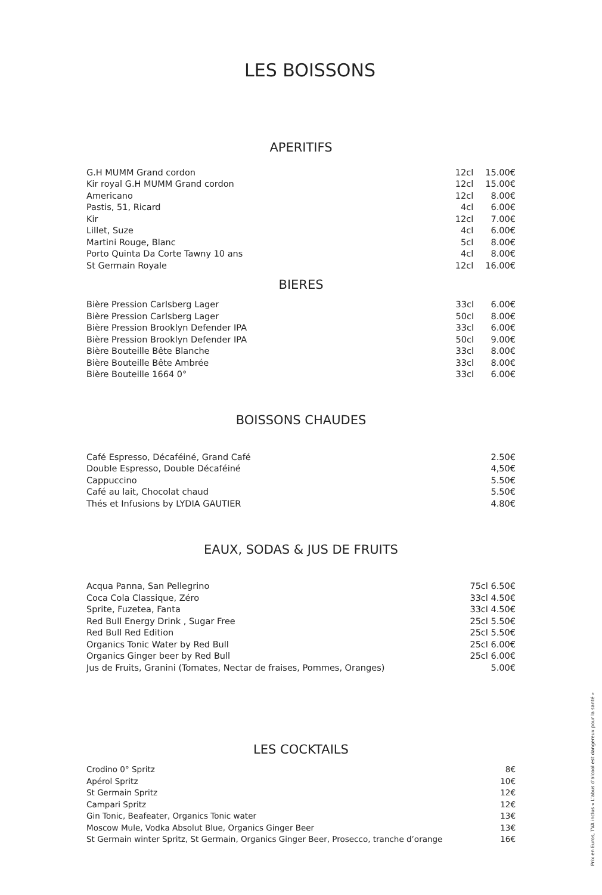LES BOISSONS
APERITIFS
| G.H MUMM Grand cordon | 12cl | 15.00€ |
| Kir royal G.H MUMM Grand cordon | 12cl | 15.00€ |
| Americano | 12cl | 8.00€ |
| Pastis, 51, Ricard | 4cl | 6.00€ |
| Kir | 12cl | 7.00€ |
| Lillet, Suze | 4cl | 6.00€ |
| Martini Rouge, Blanc | 5cl | 8.00€ |
| Porto Quinta Da Corte Tawny 10 ans | 4cl | 8.00€ |
| St Germain Royale | 12cl | 16.00€ |
BIERES
| Bière Pression Carlsberg Lager | 33cl | 6.00€ |
| Bière Pression Carlsberg Lager | 50cl | 8.00€ |
| Bière Pression Brooklyn Defender IPA | 33cl | 6.00€ |
| Bière Pression Brooklyn Defender IPA | 50cl | 9.00€ |
| Bière Bouteille Bête Blanche | 33cl | 8.00€ |
| Bière Bouteille Bête Ambrée | 33cl | 8.00€ |
| Bière Bouteille 1664 0° | 33cl | 6.00€ |
BOISSONS CHAUDES
| Café Espresso, Décaféiné, Grand Café | 2.50€ |
| Double Espresso, Double Décaféiné | 4,50€ |
| Cappuccino | 5.50€ |
| Café au lait, Chocolat chaud | 5.50€ |
| Thés et Infusions by LYDIA GAUTIER | 4.80€ |
EAUX, SODAS & JUS DE FRUITS
| Acqua Panna, San Pellegrino | 75cl 6.50€ |
| Coca Cola Classique, Zéro | 33cl 4.50€ |
| Sprite, Fuzetea, Fanta | 33cl 4.50€ |
| Red Bull Energy Drink , Sugar Free | 25cl 5.50€ |
| Red Bull Red Edition | 25cl 5.50€ |
| Organics Tonic Water by Red Bull | 25cl 6.00€ |
| Organics Ginger beer by Red Bull | 25cl 6.00€ |
| Jus de Fruits, Granini (Tomates, Nectar de fraises, Pommes, Oranges) | 5.00€ |
LES COCKTAILS
| Crodino 0° Spritz | 8€ |
| Apérol Spritz | 10€ |
| St Germain Spritz | 12€ |
| Campari Spritz | 12€ |
| Gin Tonic, Beafeater, Organics Tonic water | 13€ |
| Moscow Mule, Vodka Absolut Blue, Organics Ginger Beer | 13€ |
| St Germain winter Spritz, St Germain, Organics Ginger Beer, Prosecco, tranche d’orange | 16€ |
Prix en Euros, TVA inclus « L’abus d’alcool est dangereux pour la santé »